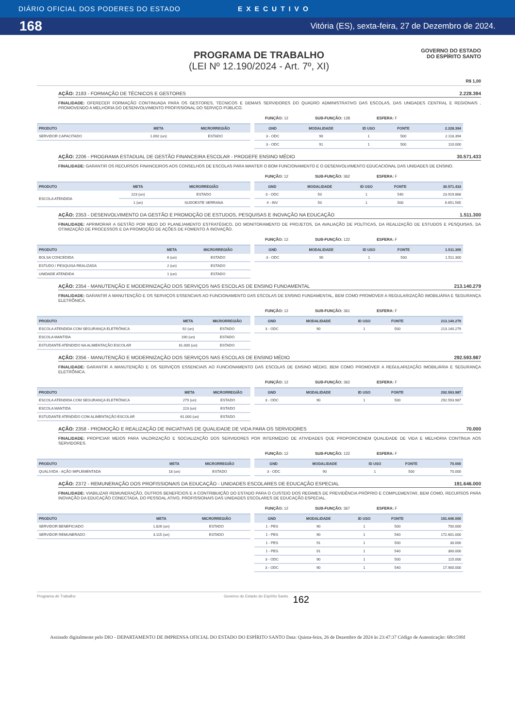DIÁRIO OFICIAL DOS PODERES DO ESTADO EXECUTIVO
168 Vitória (ES), sexta-feira, 27 de Dezembro de 2024.
PROGRAMA DE TRABALHO
(LEI Nº 12.190/2024 - Art. 7º, XI)
GOVERNO DO ESTADO
DO ESPÍRITO SANTO
R$ 1,00
AÇÃO: 2183 - FORMAÇÃO DE TÉCNICOS E GESTORES 2.228.394
FINALIDADE: OFERECER FORMAÇÃO CONTINUADA PARA OS GESTORES, TÉCNICOS E DEMAIS SERVIDORES DO QUADRO ADMINISTRATIVO DAS ESCOLAS, DAS UNIDADES CENTRAL E REGIONAIS , PROMOVENDO A MELHORIA DO DESENVOLVIMENTO PROFISSIONAL DO SERVIÇO PÚBLICO.
FUNÇÃO: 12 SUB-FUNÇÃO: 128 ESFERA: F
| PRODUTO | META | MICRORREGIÃO |
| --- | --- | --- |
| SERVIDOR CAPACITADO | 1.692 (un) | ESTADO |
| GND | MODALIDADE | ID USO | FONTE | 2.228.394 |
| --- | --- | --- | --- | --- |
| 3 - ODC | 90 | 1 | 500 | 2.118.394 |
| 3 - ODC | 91 | 1 | 500 | 110.000 |
AÇÃO: 2206 - PROGRAMA ESTADUAL DE GESTÃO FINANCEIRA ESCOLAR - PROGEFE ENSINO MÉDIO 30.571.433
FINALIDADE: GARANTIR OS RECURSOS FINANCEIROS AOS CONSELHOS DE ESCOLAS PARA MANTER O BOM FUNCIONAMENTO E O DESENVOLVIMENTO EDUCACIONAL DAS UNIDADES DE ENSINO.
FUNÇÃO: 12 SUB-FUNÇÃO: 362 ESFERA: F
| PRODUTO | META | MICRORREGIÃO |
| --- | --- | --- |
| ESCOLA ATENDIDA | 223 (un) | ESTADO |
| | 1 (un) | SUDOESTE SERRANA |
| GND | MODALIDADE | ID USO | FONTE | 30.571.433 |
| --- | --- | --- | --- | --- |
| 3 - ODC | 50 | 1 | 540 | 23.919.868 |
| 4 - INV | 50 | 1 | 500 | 6.651.565 |
AÇÃO: 2353 - DESENVOLVIMENTO DA GESTÃO E PROMOÇÃO DE ESTUDOS, PESQUISAS E INOVAÇÃO NA EDUCAÇÃO 1.511.300
FINALIDADE: APRIMORAR A GESTÃO POR MEIO DO PLANEJAMENTO ESTRATÉGICO, DO MONITORAMENTO DE PROJETOS, DA AVALIAÇÃO DE POLÍTICAS, DA REALIZAÇÃO DE ESTUDOS E PESQUISAS, DA OTIMIZAÇÃO DE PROCESSOS E DA PROMOÇÃO DE AÇÕES DE FOMENTO À INOVAÇÃO.
FUNÇÃO: 12 SUB-FUNÇÃO: 122 ESFERA: F
| PRODUTO | META | MICRORREGIÃO |
| --- | --- | --- |
| BOLSA CONCEDIDA | 6 (un) | ESTADO |
| ESTUDO / PESQUISA REALIZADA | 2 (un) | ESTADO |
| UNIDADE ATENDIDA | 1 (un) | ESTADO |
| GND | MODALIDADE | ID USO | FONTE | 1.511.300 |
| --- | --- | --- | --- | --- |
| 3 - ODC | 90 | 1 | 500 | 1.511.300 |
AÇÃO: 2354 - MANUTENÇÃO E MODERNIZAÇÃO DOS SERVIÇOS NAS ESCOLAS DE ENSINO FUNDAMENTAL 213.140.279
FINALIDADE: GARANTIR A MANUTENÇÃO E OS SERVIÇOS ESSENCIAIS AO FUNCIONAMENTO DAS ESCOLAS DE ENSINO FUNDAMENTAL, BEM COMO PROMOVER A REGULARIZAÇÃO IMOBILIÁRIA E SEGURANÇA ELETRÔNICA.
FUNÇÃO: 12 SUB-FUNÇÃO: 361 ESFERA: F
| PRODUTO | META | MICRORREGIÃO |
| --- | --- | --- |
| ESCOLA ATENDIDA COM SEGURANÇA ELETRÔNICA | 92 (un) | ESTADO |
| ESCOLA MANTIDA | 190 (un) | ESTADO |
| ESTUDANTE ATENDIDO NA ALIMENTAÇÃO ESCOLAR | 61.000 (un) | ESTADO |
| GND | MODALIDADE | ID USO | FONTE | 213.140.279 |
| --- | --- | --- | --- | --- |
| 3 - ODC | 90 | 1 | 500 | 213.140.279 |
AÇÃO: 2356 - MANUTENÇÃO E MODERNIZAÇÃO DOS SERVIÇOS NAS ESCOLAS DE ENSINO MÉDIO 292.593.987
FINALIDADE: GARANTIR A MANUTENÇÃO E OS SERVIÇOS ESSENCIAIS AO FUNCIONAMENTO DAS ESCOLAS DE ENSINO MÉDIO, BEM COMO PROMOVER A REGULARIZAÇÃO IMOBILIÁRIA E SEGURANÇA ELETRÔNICA.
FUNÇÃO: 12 SUB-FUNÇÃO: 362 ESFERA: F
| PRODUTO | META | MICRORREGIÃO |
| --- | --- | --- |
| ESCOLA ATENDIDA COM SEGURANÇA ELETRÔNICA | 279 (un) | ESTADO |
| ESCOLA MANTIDA | 223 (un) | ESTADO |
| ESTUDANTE ATENDIDO COM ALIMENTAÇÃO ESCOLAR | 61.000 (un) | ESTADO |
| GND | MODALIDADE | ID USO | FONTE | 292.593.987 |
| --- | --- | --- | --- | --- |
| 3 - ODC | 90 | 1 | 500 | 292.593.987 |
AÇÃO: 2358 - PROMOÇÃO E REALIZAÇÃO DE INICIATIVAS DE QUALIDADE DE VIDA PARA OS SERVIDORES 70.000
FINALIDADE: PROPICIAR MEIOS PARA VALORIZAÇÃO E SOCIALIZAÇÃO DOS SERVIDORES POR INTERMÉDIO DE ATIVIDADES QUE PROPORCIONEM QUALIDADE DE VIDA E MELHORIA CONTÍNUA AOS SERVIDORES.
FUNÇÃO: 12 SUB-FUNÇÃO: 122 ESFERA: F
| PRODUTO | META | MICRORREGIÃO |
| --- | --- | --- |
| QUALIVIDA - AÇÃO IMPLEMENTADA | 18 (un) | ESTADO |
| GND | MODALIDADE | ID USO | FONTE | 70.000 |
| --- | --- | --- | --- | --- |
| 3 - ODC | 90 | 1 | 500 | 70.000 |
AÇÃO: 2372 - REMUNERAÇÃO DOS PROFISSIONAIS DA EDUCAÇÃO - UNIDADES ESCOLARES DE EDUCAÇÃO ESPECIAL 191.646.000
FINALIDADE: VIABILIZAR REMUNERAÇÃO, OUTROS BENEFÍCIOS E A CONTRIBUIÇÃO DO ESTADO PARA O CUSTEIO DOS REGIMES DE PREVIDÊNCIA PRÓPRIO E COMPLEMENTAR, BEM COMO, RECURSOS PARA INOVAÇÃO DA EDUCAÇÃO CONECTADA, DO PESSOAL ATIVO, PROFISSIONAIS DAS UNIDADES ESCOLARES DE EDUCAÇÃO ESPECIAL.
FUNÇÃO: 12 SUB-FUNÇÃO: 367 ESFERA: F
| PRODUTO | META | MICRORREGIÃO |
| --- | --- | --- |
| SERVIDOR BENEFICIADO | 1.826 (un) | ESTADO |
| SERVIDOR REMUNERADO | 3.115 (un) | ESTADO |
| GND | MODALIDADE | ID USO | FONTE | 191.646.000 |
| --- | --- | --- | --- | --- |
| 1 - PES | 90 | 1 | 500 | 700.000 |
| 1 - PES | 90 | 1 | 540 | 172.601.000 |
| 1 - PES | 91 | 1 | 500 | 30.000 |
| 1 - PES | 91 | 1 | 540 | 300.000 |
| 3 - ODC | 90 | 1 | 500 | 115.000 |
| 3 - ODC | 90 | 1 | 540 | 17.900.000 |
Programa de Trabalho Governo do Estado do Espírito Santo 162
Assinado digitalmente pelo DIO - DEPARTAMENTO DE IMPRENSA OFICIAL DO ESTADO DO ESPÍRITO SANTO Data: Quinta-feira, 26 de Dezembro de 2024 às 23:47:37 Código de Autenticação: 68cc59fd